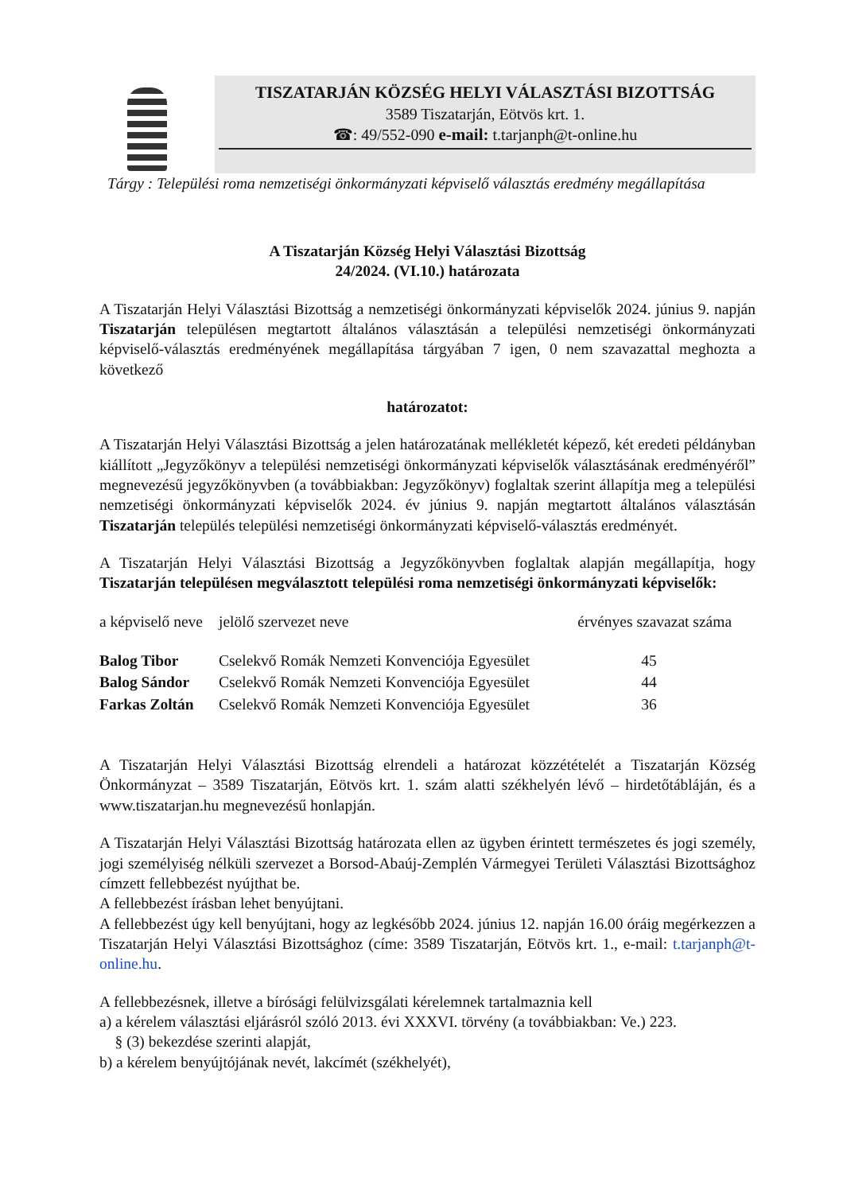TISZATARJÁN KÖZSÉG HELYI VÁLASZTÁSI BIZOTTSÁG
3589 Tiszatarján, Eötvös krt. 1.
☎: 49/552-090 e-mail: t.tarjanph@t-online.hu
Tárgy : Települési roma nemzetiségi önkormányzati képviselő választás eredmény megállapítása
A Tiszatarján Község Helyi Választási Bizottság
24/2024. (VI.10.) határozata
A Tiszatarján Helyi Választási Bizottság a nemzetiségi önkormányzati képviselők 2024. június 9. napján Tiszatarján településen megtartott általános választásán a települési nemzetiségi önkormányzati képviselő-választás eredményének megállapítása tárgyában 7 igen, 0 nem szavazattal meghozta a következő
határozatot:
A Tiszatarján Helyi Választási Bizottság a jelen határozatának mellékletét képező, két eredeti példányban kiállított „Jegyzőkönyv a települési nemzetiségi önkormányzati képviselők választásának eredményéről” megnevezésű jegyzőkönyvben (a továbbiakban: Jegyzőkönyv) foglaltak szerint állapítja meg a települési nemzetiségi önkormányzati képviselők 2024. év június 9. napján megtartott általános választásán Tiszatarján település települési nemzetiségi önkormányzati képviselő-választás eredményét.
A Tiszatarján Helyi Választási Bizottság a Jegyzőkönyvben foglaltak alapján megállapítja, hogy Tiszatarján településen megválasztott települési roma nemzetiségi önkormányzati képviselők:
| a képviselő neve | jelölő szervezet neve | érvényes szavazat száma |
| --- | --- | --- |
| Balog Tibor | Cselekvő Romák Nemzeti Konvenciója Egyesület | 45 |
| Balog Sándor | Cselekvő Romák Nemzeti Konvenciója Egyesület | 44 |
| Farkas Zoltán | Cselekvő Romák Nemzeti Konvenciója Egyesület | 36 |
A Tiszatarján Helyi Választási Bizottság elrendeli a határozat közzétételét a Tiszatarján Község Önkormányzat – 3589 Tiszatarján, Eötvös krt. 1. szám alatti székhelyén lévő – hirdetőtábláján, és a www.tiszatarjan.hu megnevezésű honlapján.
A Tiszatarján Helyi Választási Bizottság határozata ellen az ügyben érintett természetes és jogi személy, jogi személyiség nélküli szervezet a Borsod-Abaúj-Zemplén Vármegyei Területi Választási Bizottsághoz címzett fellebbezést nyújthat be.
A fellebbezést írásban lehet benyújtani.
A fellebbezést úgy kell benyújtani, hogy az legkésőbb 2024. június 12. napján 16.00 óráig megérkezzen a Tiszatarján Helyi Választási Bizottsághoz (címe: 3589 Tiszatarján, Eötvös krt. 1., e-mail: t.tarjanph@t-online.hu.
A fellebbezésnek, illetve a bírósági felülvizsgálati kérelemnek tartalmaznia kell
a) a kérelem választási eljárásról szóló 2013. évi XXXVI. törvény (a továbbiakban: Ve.) 223.
§ (3) bekezdése szerinti alapját,
b) a kérelem benyújtójának nevét, lakcímét (székhelyét),